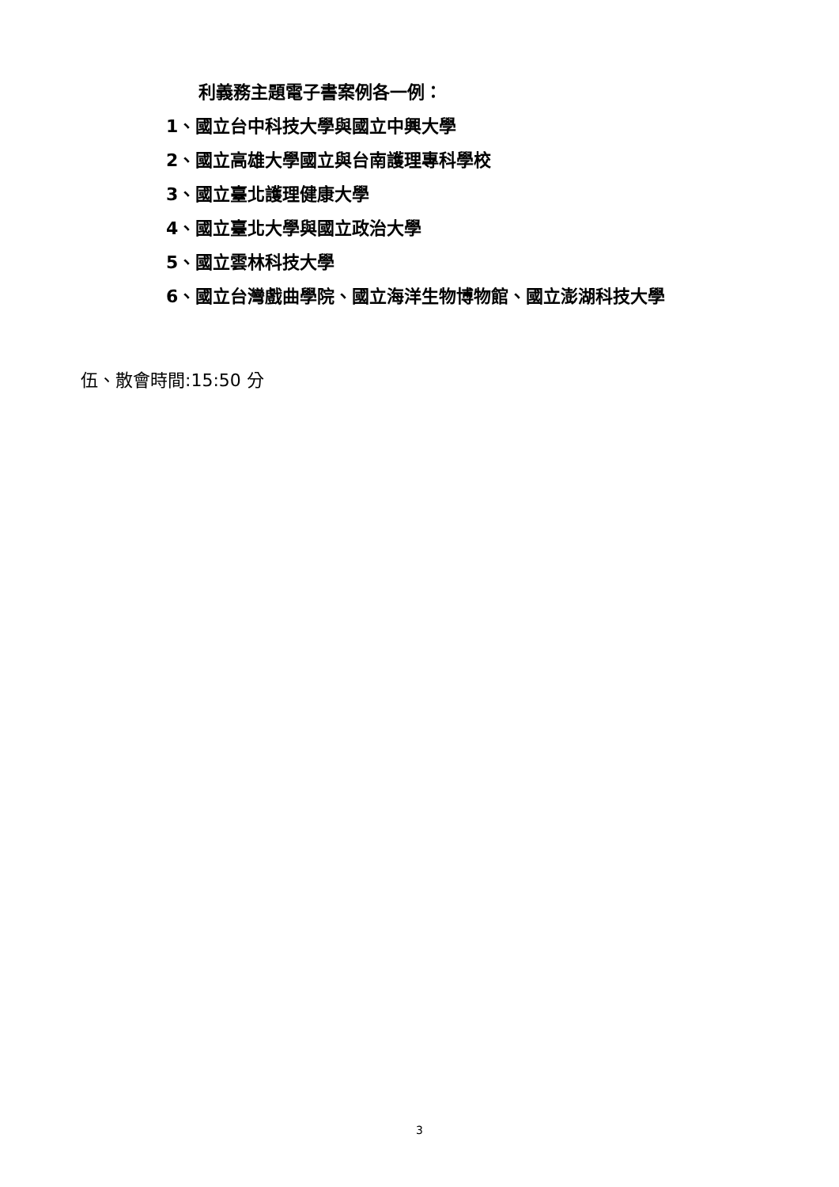利義務主題電子書案例各一例：
1、國立台中科技大學與國立中興大學
2、國立高雄大學國立與台南護理專科學校
3、國立臺北護理健康大學
4、國立臺北大學與國立政治大學
5、國立雲林科技大學
6、國立台灣戲曲學院、國立海洋生物博物館、國立澎湖科技大學
伍、散會時間:15:50 分
3